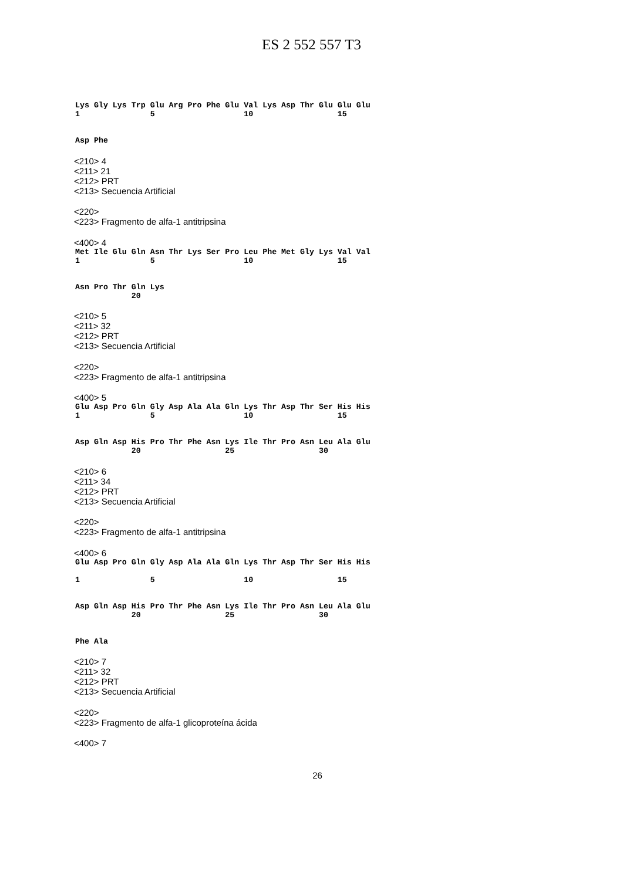ES 2 552 557 T3
Lys Gly Lys Trp Glu Arg Pro Phe Glu Val Lys Asp Thr Glu Glu Glu 1 5 10 15
Asp Phe
<210> 4
<211> 21
<212> PRT
<213> Secuencia Artificial
<220>
<223> Fragmento de alfa-1 antitripsina
<400> 4
Met Ile Glu Gln Asn Thr Lys Ser Pro Leu Phe Met Gly Lys Val Val 1 5 10 15
Asn Pro Thr Gln Lys 20
<210> 5
<211> 32
<212> PRT
<213> Secuencia Artificial
<220>
<223> Fragmento de alfa-1 antitripsina
<400> 5
Glu Asp Pro Gln Gly Asp Ala Ala Gln Lys Thr Asp Thr Ser His His 1 5 10 15
Asp Gln Asp His Pro Thr Phe Asn Lys Ile Thr Pro Asn Leu Ala Glu 20 25 30
<210> 6
<211> 34
<212> PRT
<213> Secuencia Artificial
<220>
<223> Fragmento de alfa-1 antitripsina
<400> 6
Glu Asp Pro Gln Gly Asp Ala Ala Gln Lys Thr Asp Thr Ser His His 1 5 10 15
Asp Gln Asp His Pro Thr Phe Asn Lys Ile Thr Pro Asn Leu Ala Glu 20 25 30
Phe Ala
<210> 7
<211> 32
<212> PRT
<213> Secuencia Artificial
<220>
<223> Fragmento de alfa-1 glicoproteína ácida
<400> 7
26